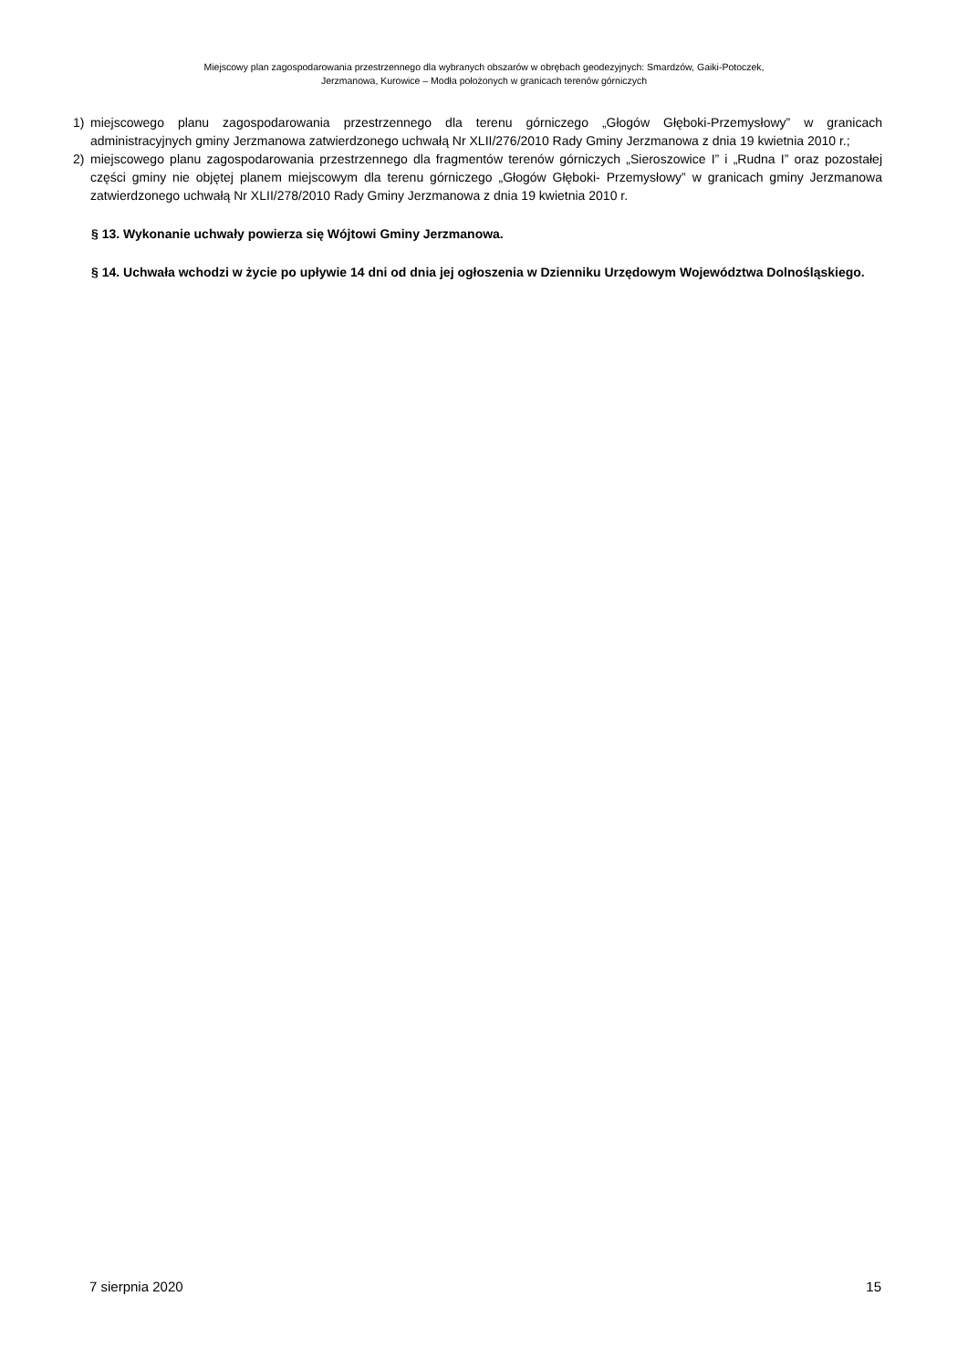Miejscowy plan zagospodarowania przestrzennego dla wybranych obszarów w obrębach geodezyjnych: Smardzów, Gaiki-Potoczek,
Jerzmanowa, Kurowice – Modła położonych w granicach terenów górniczych
1) miejscowego planu zagospodarowania przestrzennego dla terenu górniczego „Głogów Głęboki-Przemysłowy” w granicach administracyjnych gminy Jerzmanowa zatwierdzonego uchwałą Nr XLII/276/2010 Rady Gminy Jerzmanowa z dnia 19 kwietnia 2010 r.;
2) miejscowego planu zagospodarowania przestrzennego dla fragmentów terenów górniczych „Sieroszowice I” i „Rudna I” oraz pozostałej części gminy nie objętej planem miejscowym dla terenu górniczego „Głogów Głęboki- Przemysłowy” w granicach gminy Jerzmanowa zatwierdzonego uchwałą Nr XLII/278/2010 Rady Gminy Jerzmanowa z dnia 19 kwietnia 2010 r.
§ 13. Wykonanie uchwały powierza się Wójtowi Gminy Jerzmanowa.
§ 14. Uchwała wchodzi w życie po upływie 14 dni od dnia jej ogłoszenia w Dzienniku Urzędowym Województwa Dolnośląskiego.
7 sierpnia 2020 15